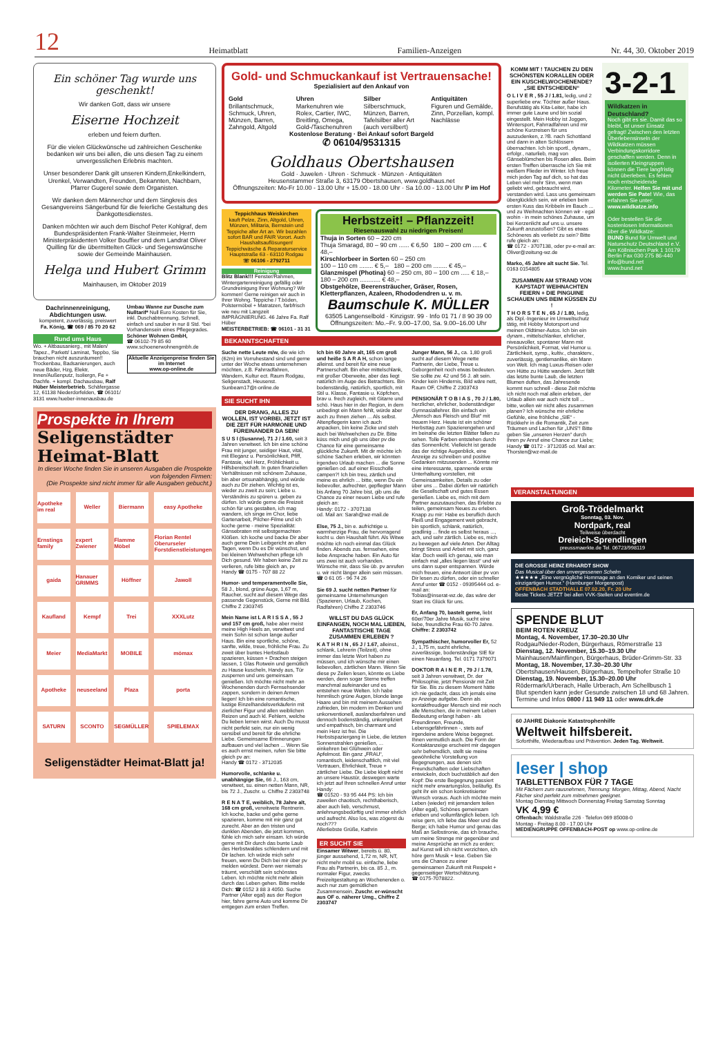12 Heimatblatt Familien-Anzeigen Nr. 44, 30. Oktober 2019
Ein schöner Tag wurde uns geschenkt!
Wir danken Gott, dass wir unsere
Eiserne Hochzeit
erleben und feiern durften.
Für die vielen Glückwünsche ud zahlreichen Geschenke bedanken wir uns bei allen, die uns diesen Tag zu einem unvergesslichen Erlebnis machten.
Unser besonderer Dank gilt unseren Kindern,Enkelkindern, Urenkel, Verwandten, Freunden, Bekannten, Nachbarn, Pfarrer Gugerel sowie dem Organisten.
Wir danken dem Männerchor und dem Singkreis des Gesangvereins Sängerbund für die feierliche Gestaltung des Dankgottesdienstes.
Danken möchten wir auch dem Bischof Peter Kohlgraf, dem Bundespräsidenten Frank-Walter Steinmeier, Herrn Ministerpräsidenten Volker Bouffier und dem Landrat Oliver Quilling für die übermittelten Glück- und Segenswünsche sowie der Gemeinde Mainhausen.
Helga und Hubert Grimm
Mainhausen, im Oktober 2019
Dachrinnenreinigung, Abdichtungen usw.
kompetent, zuverlässig, preiswert
Fa. König, ☎ 069 / 85 70 20 62
Rund ums Haus
Wo. + Altbausanierg., mit Malen/ Tapez., Parkett/ Laminat, Teppbo, Sie brauchen nicht auszuräumen!! Trockenbau, Badsanierungen, auch neue Bäder, Hzg, Elektr, Innen/Außenputz, Isoliergn, Fe + Dachfe. + kompl. Dachausbau, Ralf Hüber Meisterbetrieb, Schäfergasse 12, 61138 Niederdorfelden, ☎ 06101/ 3131 www.hueber-innenausbau.de
Umbau Wanne zur Dusche zum Nulltarif* Null Euro Kosten für Sie, inkl. Duschabtrennung. Schnell, einfach und sauber in nur 8 Std. *bei Vorhandensein eines Pflegegrades.
Schöner Wohnen GmbH,
☎ 06102-79 85 60
www.schoenerwohnengmbh.de
Aktuelle Anzeigenpreise finden Sie im Internet
www.op-online.de
Prospekte in Ihrem
Seligenstädter Heimat-Blatt
In dieser Woche finden Sie in unseren Ausgaben die Prospekte von folgenden Firmen:
(Die Prospekte sind nicht immer für alle Ausgaben gebucht.)
Apotheke im real
Weller
Biermann
easy Apotheke
Ernstings family
expert Zwiener
Flamme Möbel
Florian Rentel Oberurseler Forstdienstleistungen
gaida
Hanauer GRIMMS
Höffner
Jawoll
Kaufland
Kempf
Trei
XXXLutz
Meier
MediaMarkt
MOBILE
mömax
Apotheke
neuseeland
Plaza
porta
SATURN
SCONTO
SEGMÜLLER
SPIELEMAX
Seligenstädter Heimat-Blatt ja!
Gold- und Schmuckankauf ist Vertrauensache!
Spezialisiert auf den Ankauf von
Gold
Brillantschmuck, Schmuck, Uhren, Münzen, Barren, Zahngold, Altgold
Uhren
Markenuhren wie Rolex, Cartier, IWC, Breitling, Omega, Gold-/Taschenuhren
Silber
Silberschmuck, Münzen, Barren, Tafelsilber aller Art (auch versilbert)
Antiquitäten
Figuren und Gemälde, Zinn, Porzellan, kompl. Nachlässe
Kostenlose Beratung · Bei Ankauf sofort Bargeld
✆ 06104/9531315
Goldhaus Obertshausen
Gold · Juwelen · Uhren · Schmuck · Münzen · Antiquitäten
Heusenstammer Straße 3, 63179 Obertshausen, www.goldhaus.net
Öffnungszeiten: Mo-Fr 10.00 - 13.00 Uhr + 15.00 - 18.00 Uhr · Sa 10.00 - 13.00 Uhr P im Hof
Teppichhaus Weiskirchen
kauft Pelze, Zinn, Altgold, Uhren, Münzen, Militaria, Bernstein und Teppiche aller Art an. Wir bezahlen sofort BAR und FAIR Vorort. Auch Haushaltsauflösungen!
Teppichwäsche & Reparaturservice
Hauptstraße 63 - 63110 Rodgau
☏ 06106 - 2792711
Reinigung
Blitz Blank!!! Fenster/Rahmen, Wintergartenreinigung gefällig oder Grundreinigung Ihrer Wohnung? Wir kommen! Gerne reinigen wir auch in Ihrer Wohng. Teppiche / T.böden, Polstermöbel + Matratzen, farbfrisch wie neu mit Langzeit IMPRÄGNIERUNG. 46 Jahre Fa. Ralf Hüber
MEISTERBETRIEB: ☎ 06101 - 31 31
Herbstzeit! – Pflanzzeit!
Riesenauswahl zu niedrigen Preisen!
Thuja in Sorten 60 – 220 cm
Thuja Smaragd, 80 – 90 cm ...... € 6,50 180 – 200 cm ..... € 48,–
Kirschlorbeer in Sorten 60 – 250 cm
100 – 110 cm ........ € 5,– 180 – 200 cm ........ € 45,–
Glanzmispel (Photina) 60 – 250 cm, 80 – 100 cm ..... € 18,–
180 – 200 cm ............ € 48,–
Obstgehölze, Beerensträucher, Gräser, Rosen, Kletterpflanzen, Azaleen, Rhododendren u. v. m.
Baumschule K. MÜLLER
63505 Langenselbold · Kinzigstr. 99 · Info 01 71 / 8 90 39 00
Öffnungszeiten: Mo.–Fr. 9.00–17.00, Sa. 9.00–16.00 Uhr
BEKANNTSCHAFTEN
Suche nette Leute m/w, die wie ich (62m) im Vorruhestand sind und gerne unter der Woche etwas unternehmen möchten, z.B. Fahrradfahren, Wandern, Kultur ect. Raum Rodgau, Seligenstadt, Heusenst. Sunbeam17@t-online.de
SIE SUCHT IHN
DER DRANG, ALLES ZU WOLLEN, IST VORBEI, JETZT IST DIE ZEIT FÜR HARMONIE UND FÜREINANDER DA SEIN!
S U S I (Susanne), 71 J / 1.60, seit 3 Jahren verwitwet. Ich bin eine schöne Frau mit junger, seidiger Haut, vital, mit Eleganz u. Persönlichkeit, Pfiff, Fantasie, viel Herz, Fröhlichkeit u. Hilfsbereitschaft. In guten finanziellen Verhältnissen mit schönem Zuhause, bin aber ortsunabhängig, und würde auch zu Dir ziehen. Wichtig ist es, wieder zu zweit zu sein; Liebe u. Verständnis zu spüren u. geben zu dürfen. Ich würde gerne die Freizeit schön für uns gestalten, ich mag wandern, ich singe im Chor, liebe Gartenarbeit, Pilcher-Filme und ich koche gerne - meine Spezialität: Gänsebraten mit selbstgemachten Klößen. Ich koche und backe Dir aber auch gerne Dein Leibgericht an allen Tagen, wenn Du es Dir wünschst, und bei kleinen Wehwehchen pflege ich Dich gesund. Wir haben keine Zeit zu verlieren, rufe bitte gleich an, pv Handy ☎ 0175 - 707 88 22
Humor- und temperamentvolle Sie, 58 J., blond, grüne Auge, 1,67 m, Raucher, sucht auf diesem Wege das passende Gegenstück, Gerne mit Bild. Chiffre Z 2303745
Mein Name ist L A R I S S A , 55 J und 157 cm groß, habe aber meist meine High Heels an, verwitwet und mein Sohn ist schon lange außer Haus. Bin eine sportliche, schöne, sanfte, wilde, treue, fröhliche Frau. Zu zweit über buntes Herbstlaub spazieren, küssen + Drachen steigen lassen, 1 Glas Rotwein und gemütlich zu Hause kuscheln, Handy aus, Tür zusperren und uns gemeinsam genießen. Ich möchte nicht mehr an Wochenenden durch Fernsehsender zappen, sondern in deinen Armen liegen! Ich bin eine romantische, lustige Einzelhandelsverkäuferin mit zierlicher Figur und allen weiblichen Reizen und auch kl. Fehlern, welche Du lieben lernen wirst. Auch Du musst nicht perfekt sein, nur ein wenig sensibel und bereit für die ehrliche Liebe. Gemeinsame Erinnerungen aufbauen und viel lachen ... Wenn Sie es auch ernst meinen, rufen Sie bitte gleich pv an:
Handy ☎ 0172 - 3712035
Humorvolle, schlanke u. unabhängige Sie, 66 J., 163 cm, verwitwet, su. einen netten Mann, NR, bis 72 J., Zuschr. u. Chiffre Z 2303748
R E N A T E, weiblich, 78 Jahre alt, 168 cm groß, verwitwete Rentnerin. Ich koche, backe und gehe gerne spazieren, komme mit mir ganz gut zurecht. Aber an den tristen und dunklen Abenden, die jetzt kommen, fühle ich mich sehr einsam. Ich würde gerne mit Dir durch das bunte Laub des Herbstwaldes schlendern und mit Dir lachen. Ich würde mich sehr freuen, wenn Du Dich bei mir über pv melden würdest. Denn wer niemals träumt, verschläft sein schönstes Leben. Ich möchte nicht mehr allein durch das Leben gehen. Bitte melde Dich: ☎ 0152 3 88 3 4050. Suche Partner (Alter egal) aus der Region hier, fahre gerne Auto und komme Dir entgegen zum ersten Treffen.
Ich bin 60 Jahre alt, 165 cm groß und heiße S A R A H, schon lange alleinst. und bereit für eine neue Partnerschaft. Bin eher mittelschlank, mit großer Oberweite, aber das liegt natürlich im Auge des Betrachters. Bin bodenständig, natürlich, sportlich, mit Stil u. Klasse, Fantasie u. Köpfchen, brav u. frech zugleich, mit Gitarre und schö. Haus hier in der Region, in dem unbedingt ein Mann fehlt, würde aber auch zu Ihnen ziehen ... Als selbst. Altenpflegerin kann ich auch anpacken, bin keine Zicke und steh auch bei Wehwehchen zu Dir. Bitte küss mich und gib uns über pv die Chance für eine gemeinsame glückliche Zukunft. Mit dir möchte ich schöne Sachen erleben, wir könnten irgendwo Urlaub machen ... die Sonne genießen od. auf einer Eisscholle campen?! Ich bin treu, zärtlich und meine es ehrlich ... bitte, wenn Du ein liebevoller, aufrechter, gepflegter Mann bis Anfang 70 Jahre bist, gib uns die Chance zu einer neuen Liebe und rufe gleich an:
Handy: 0172 - 3707138
od. Mail an: Sarah@wz-mail.de
Else, 75 J., bin e. aufrichtige u. warmherzige Frau, die hervorragend kocht u. den Haushalt führt. Als Witwe möchte ich noch einmal das Glück finden. Abends zus. fernsehen, eine liebe Ansprache haben. Ein Auto für uns zwei ist auch vorhanden. Wünsche mir, dass Sie üb. pv anrufen u. wir nicht länger allein sein müssen.
☎ 0 61 05 - 96 74 26
Sie 69 J. sucht netten Partner für gemeinsame Unternehmungen (Spazieren, Urlaub, Kochen, Radfahren) Chiffre Z 2303746
WILLST DU DAS GLÜCK EINFANGEN, NOCH MAL LIEBEN, FANTASTISCHE TAGE ZUSAMMEN ERLEBEN ?
K A T H R I N , 65 J / 1.67, alleinst., schlank, Lehrerin (Teilzeit), ohne immer das letzte Wort haben zu müssen, und ich wünsche mir einen liebevollen, zärtlichen Mann. Wenn Sie diese pv Zeilen lesen, könnte es Liebe werden, denn sogar Sterne treffen manchmal aufeinander und es entstehen neue Welten. Ich habe himmlisch grüne Augen, blonde lange Haare und bin mit meinem Aussehen zufrieden, bin modern im Denken und unkonventionell, auslandserfahren und dennoch bodenständig, unkompliziert und empathisch, bin charmant und mein Herz ist frei. Die Herbstspaziergang in Liebe, die letzten Sonnenstrahlen genießen, ... einkehren bei Glühwein oder Apfelmost. Bin ganz „FRAU“, romantisch, leidenschaftlich, mit viel Vertrauen, Ehrlichkeit, Treue + zärtlicher Liebe. Die Liebe klopft nicht an unsere Haustür, deswegen warte ich jetzt auf Ihren schnellen Anruf unter Handy:
☎ 01520 - 93 95 444 PS: Ich bin zuweilen chaotisch, rechthaberisch, aber auch lieb, verschmust, anlehnungsbedürftig und immer ehrlich und aufrecht. Also los, was zögerst du noch???
Allerliebste Grüße, Kathrin
ER SUCHT SIE
Einsamer Witwer, bereits ü. 80, jünger aussehend, 1,72 m, NR, NT, nicht mehr mobil su. einfache, liebe Frau als Partnerin, bis ca. 85 J., m. normaler Figur, zwecks Freizeitgestaltung an Wochenenden o. auch nur zum gemütlichen Zusammensein, Zuschr. er-wünscht aus OF o. näherer Umg., Chiffre Z 2303747
Junger Mann, 56 J., ca. 1,80 groß sucht auf diesem Wege nette Partnerin, der Liebe, Treue u. Geborgenheit noch etwas bedeuten. Sie sollte zw. 42 und 56 J. alt sein. Kinder kein Hindernis, Bild wäre nett, Raum OF, Chiffre Z 2303743
PENSIONÄR T O B I A S , 70 J / 1.80, herzlicher, ehrlicher, bodenständiger Gymnasiallehrer. Bin einfach ein „Mensch aus Fleisch und Blut“ mit treuem Herz. Heute ist ein schöner Herbsttag zum Spazierengehen und im beinahe die letzten Blätter fallen zu sehen. Tolle Farben entstehen durch das Sonnenlicht. Vielleicht ist gerade das der richtige Augenblick, eine Anzeige zu schreiben und positive Gedanken mitzusenden ... Könnte mir eine interessante, spannende erste Unterhaltung vorstellen, mit Gemeinsamkeiten, Details zu oder über uns ... Dabei dürfen wir natürlich die Gesellschaft und gutes Essen genießen. Liebe es, mich mit dem Partner auszutauschen, das Erlebte zu teilen, gemeinsam Neues zu erleben. Knapp zu mir: Habe es beruflich durch Fleiß und Engagement weit gebracht, bin sportlich, schlank, natürlich, gradlinig ... finde es selbst heraus ..., ach, und sehr zärtlich. Liebe es, mich zu bewegen auf viele Arten. Der Alltag bringt Stress und Arbeit mit sich, ganz klar. Doch weiß ich genau, wie man einfach mal „alles liegen lässt“ und wir uns dann super entspannen. Würde mich freuen, eine Antwort über pv von Dir lesen zu dürfen, oder ein schneller Anruf unter ☎ 0152 - 09395444 od. e-mail an:
Tobias@inserat-wz.de, das wäre der Start ins Glück für uns.
Er, Anfang 70, bastelt gerne, liebt 60er/70er Jahre Musik, sucht eine liebe, freundliche Frau 60-70 Jahre. Chiffre: Z 2303742
Sympathischer, humorvoller Er, 52 J., 1,75 m, sucht ehrliche, zuverlässige, bodenständige SIE für einen Neuanfang. Tel. 0171 7379071
DOKTOR R A I N E R , 79 J / 1.78, seit 3 Jahren verwitwet, Dr. der Philosophie, jetzt Pensionär mit Zeit für Sie. Bis zu diesem Moment hätte ich nie gedacht, dass ich jemals eine pv Anzeige aufgebe. Denn als kontaktfreudiger Mensch sind mir noch alle Menschen, die in meinem Leben Bedeutung erlangt haben - als Freundinnen, Freunde, Lebensgefährtinnen -, stets auf irgendeine andere Weise begegnet. Ihnen vermutlich auch. Die Form der Kontaktanzeige erscheint mir dagegen sehr befremdlich, stellt sie meine gewöhnliche Vorstellung von Begegnungen, aus denen sich Freundschaften oder Liebschaften entwickeln, doch buchstäblich auf den Kopf: Die erste Begegnung passiert nicht mehr erwartungslos, beiläufig. Es geht ihr ein schon konkretisierter Wunsch voraus. Auch ich möchte mein Leben (wieder) mit jemandem teilen (Alter egal), Schönes gemeinsam erleben und vollumfänglich lieben. Ich reise gern, ich liebe das Meer und die Berge; ich habe Humor und genau das Maß an Selbstironie, das ich brauche, um meine Strenge mir gegenüber und meine Ansprüche an mich zu erden; auf Kunst will ich nicht verzichten, ich höre gern Musik + lese. Geben Sie uns die Chance zu einer gemeinsamen Zukunft mit Respekt + gegenseitiger Wertschätzung.
☎ 0175-7078822.
KOMM MIT ! TAUCHEN ZU DEN SCHÖNSTEN KORALLEN ODER EIN KUSCHELWOCHENENDE? „SIE ENTSCHEIDEN“
O L I V E R , 55 J / 1.81, ledig, und 2 superliebe erw. Töchter außer Haus. Berufstätig als Kita-Leiter, habe ich immer gute Laune und bin sozial eingestellt. Mein Hobby ist Joggen, Wintersport, Fahrradfahren und mir schöne Kurzreisen für uns auszudenken, z.?B. nach Schottland und dann in alten Schlössern übernachten. Ich bin sportl., dynam., erfolgr., naturlieb, mag von Gänseblümchen bis Rosen alles. Beim ersten Treffen überrasche ich Sie mit weißem Flieder im Winter. Ich freue mich jeden Tag auf dich, so hat das Leben viel mehr Sinn, wenn man geliebt wird, gebraucht wird, verstanden wird. Lass uns gemeinsam überglücklich sein, wir erleben beim ersten Kuss das Kribbeln im Bauch ... und zu Weihnachten können wir - egal wohin - in mein schönes Zuhause, um bei Kerzenlicht auf uns u. unsere Zukunft anzustoßen? Gibt es etwas Schöneres als verliebt zu sein? Bitte rufe gleich an:
☎ 0172 - 3707138, oder pv-e-mail an: Oliver@zeitung-wz.de
Marko, 45 Jahre alt sucht Sie. Tel. 0163 0154805
ZUSAMMEN AM STRAND VON KAPSTADT WEIHNACHTEN FEIERN + DIE PINGUINE SCHAUEN UNS BEIM KÜSSEN ZU !
T H O R S T E N , 65 J / 1.80, ledig, als Dipl.-Ingenieur im Umweltschutz tätig, mit Hobby Motorsport und meinen Oldtimer-Autos. Ich bin ein dynam., mittelschlanker, ehrlicher, niveauvoller, spontaner Mann mit Persönlichkeit, Format, viel Humor u. Zärtlichkeit, symp., kultiv., charakterv., zuverlässig, gentlemanlike, ein Mann von Welt. Ich mag Luxus-Reisen oder von Hütte zu Hütte wandern. Jetzt fällt das letzte bunte Laub, die letzten Blumen duften, das Jahresende kommt nun schnell - diese Zeit möchte ich nicht noch mal allein erleben, der Urlaub allein war auch nicht toll ... bitte, wollen wir nicht alles zusammen planen? Ich wünsche mir ehrliche Gefühle, eine fröhliche „SIE“ - Rückkehr in die Romantik, Zeit zum Träumen und Lachen für „UNS“! Bitte geben Sie „unseren Herzen“ durch Ihren pv Anruf eine Chance zur Liebe;
Handy ☎ 0172 - 3712035 od. Mail an: Thorsten@wz-mail.de
3-2-1
Wildkatzen in Deutschland?
Noch gibt es sie. Damit das so bleibt, ist unser Einsatz gefragt! Zwischen den letzten Überlebensinseln der Wildkatzen müssen Verbindungskorridore geschaffen werden. Denn in isolierten Kleingruppen können die Tiere langfristig nicht überleben. Es fehlen noch entscheidende Kilometer. Helfen Sie mit und werden Sie Pate! Wie, das erfahren Sie unter: www.wildkatze.info
Oder bestellen Sie die kostenlosen Informationen über die Wildkatze:
BUND Bund für Umwelt und Naturschutz Deutschland e.V. Am Köllnischen Park 1 10179 Berlin Fax 030 275 86-440 info@bund.net
www.bund.net
VERANSTALTUNGEN
Groß-Trödelmarkt
Sonntag, 03. Nov.
Nordpark, real
Teilweise überdacht
Dreieich-Sprendlingen
preussmaerkte.de Tel. 06723/998119
DIE GROSSE HEINZ ERHARDT SHOW
Das Musical über den unvergessenen Schelm
★★★★★ „Eine vergnügliche Hommage an den Komiker und seinen einzigartigen Humor.“ (Hamburger Morgenpost)
OFFENBACH STADTHALLE 07.02.20, Fr. 20 Uhr
Beste Tickets JETZT bei allen VVK-Stellen und eventim.de
SPENDE BLUT
BEIM ROTEN KREUZ
Montag, 4. November, 17.30–20.30 Uhr
Rodgau/Nieder-Roden, Bürgerhaus, Römerstraße 13
Dienstag, 12. November, 15.30–19.30 Uhr
Mainhausen/Mainflingen, Bürgerhaus, Brüder-Grimm-Str. 33
Montag, 18. November, 17.30–20.30 Uhr
Obertshausen/Hausen, Bürgerhaus, Tempelhofer Straße 10
Dienstag, 19. November, 15.30–20.00 Uhr
Rödermark/Urberach, Halle Urberach, Am Schellbusch 1
Blut spenden kann jeder Gesunde zwischen 18 und 68 Jahren. Termine und Infos 0800 / 11 949 11 oder www.drk.de
60 JAHRE Diakonie Katastrophenhilfe
Weltweit hilfsbereit.
Soforthilfe, Wiederaufbau und Prävention. Jeden Tag. Weltweit.
leser | shop
TABLETTENBOX FÜR 7 TAGE
Mit Fächern zum rausnehmen, Trennung: Morgen, Mittag, Abend, Nacht
Fächer sind perfekt zum mitnehmen geeignet.
Montag Dienstag Mittwoch Donnerstag Freitag Samstag Sonntag
VK 4,99 €
Offenbach: Waldstraße 226 · Telefon 069 85008-0
Montag - Freitag 8.00 - 17.00 Uhr
MEDIENGRUPPE OFFENBACH-POST op www.op-online.de